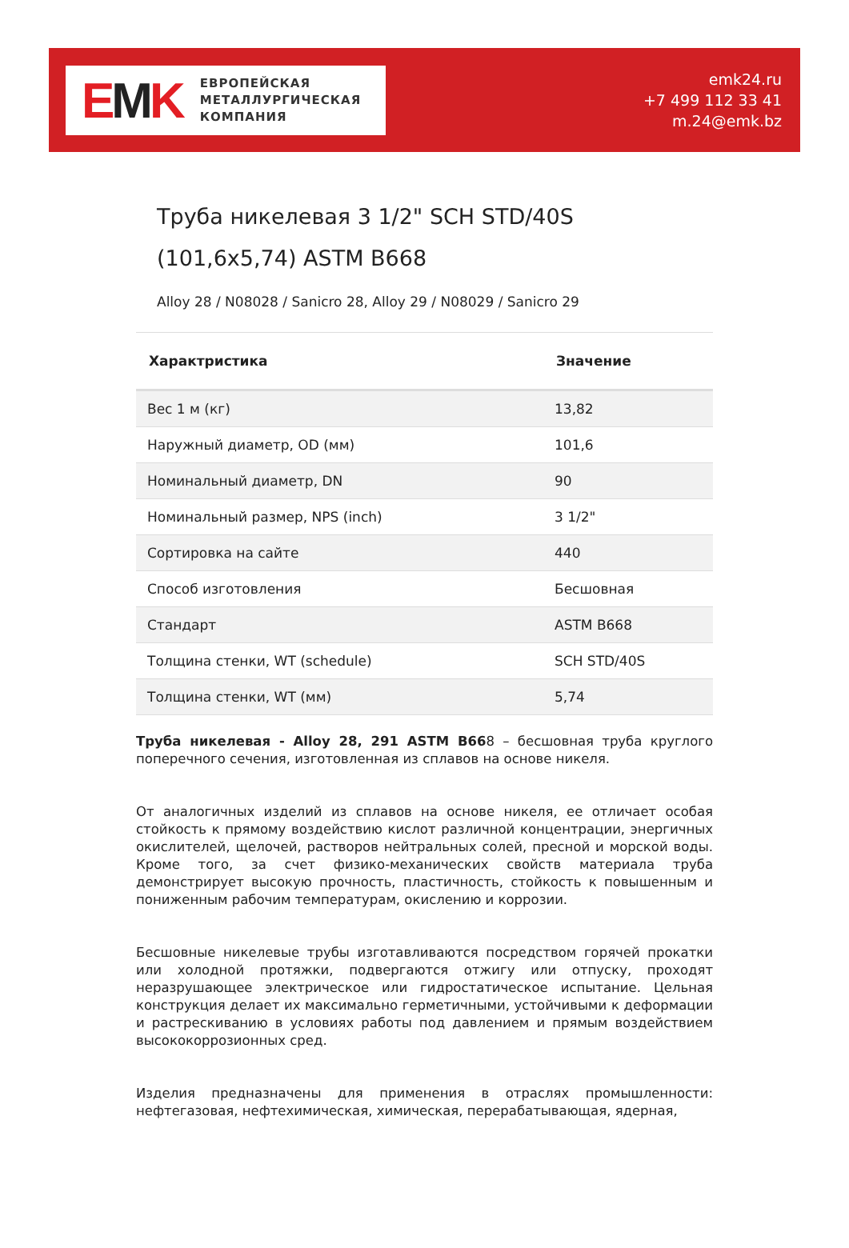EMK
ЕВРОПЕЙСКАЯ
МЕТАЛЛУРГИЧЕСКАЯ
КОМПАНИЯ
emk24.ru
+7 499 112 33 41
m.24@emk.bz
Труба никелевая 3 1/2" SCH STD/40S
(101,6x5,74) ASTM B668
Alloy 28 / N08028 / Sanicro 28, Alloy 29 / N08029 / Sanicro 29
| Характристика | Значение |
| --- | --- |
| Вес 1 м (кг) | 13,82 |
| Наружный диаметр, OD (мм) | 101,6 |
| Номинальный диаметр, DN | 90 |
| Номинальный размер, NPS (inch) | 3 1/2" |
| Сортировка на сайте | 440 |
| Способ изготовления | Бесшовная |
| Стандарт | ASTM B668 |
| Толщина стенки, WT (schedule) | SCH STD/40S |
| Толщина стенки, WT (мм) | 5,74 |
Труба никелевая - Alloy 28, 291 ASTM B668 – бесшовная труба круглого поперечного сечения, изготовленная из сплавов на основе никеля.
От аналогичных изделий из сплавов на основе никеля, ее отличает особая стойкость к прямому воздействию кислот различной концентрации, энергичных окислителей, щелочей, растворов нейтральных солей, пресной и морской воды. Кроме того, за счет физико-механических свойств материала труба демонстрирует высокую прочность, пластичность, стойкость к повышенным и пониженным рабочим температурам, окислению и коррозии.
Бесшовные никелевые трубы изготавливаются посредством горячей прокатки или холодной протяжки, подвергаются отжигу или отпуску, проходят неразрушающее электрическое или гидростатическое испытание. Цельная конструкция делает их максимально герметичными, устойчивыми к деформации и растрескиванию в условиях работы под давлением и прямым воздействием высококоррозионных сред.
Изделия предназначены для применения в отраслях промышленности: нефтегазовая, нефтехимическая, химическая, перерабатывающая, ядерная,